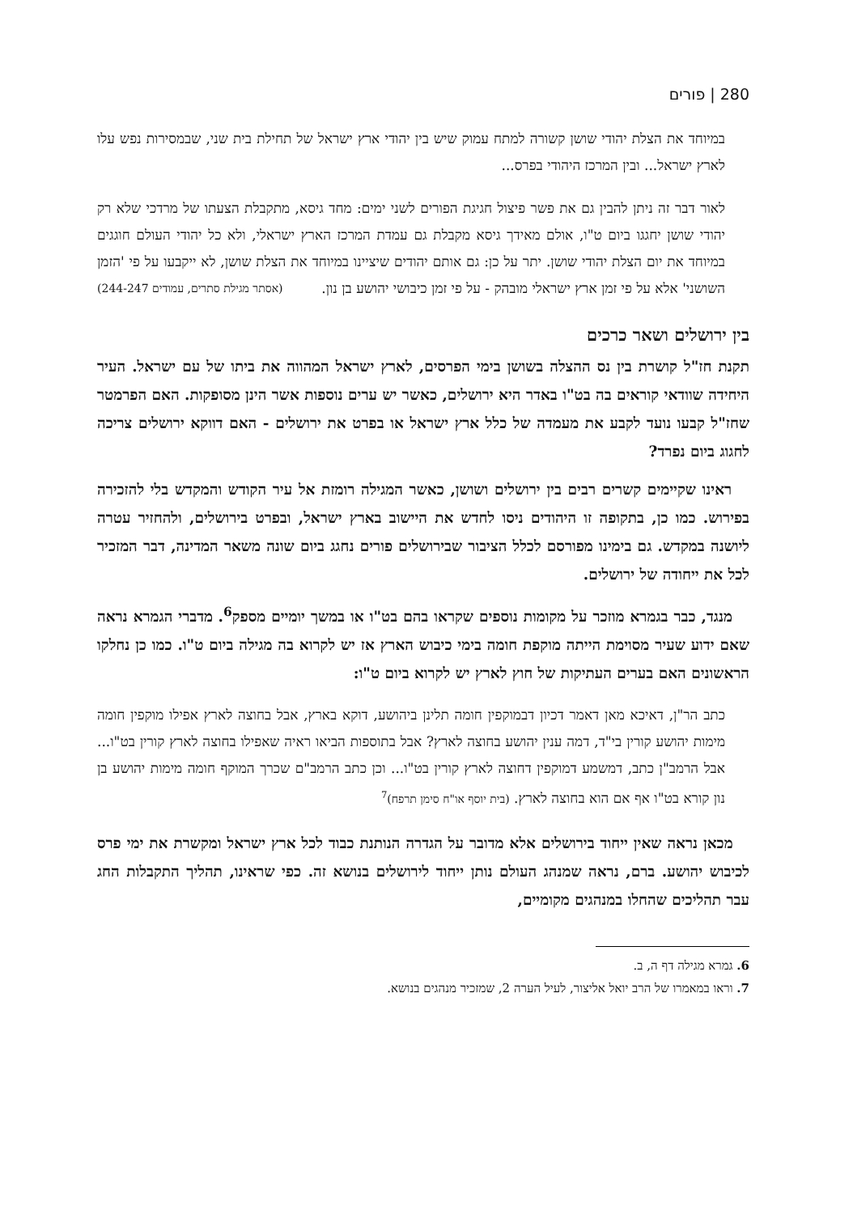280 | פורים
במיוחד את הצלת יהודי שושן קשורה למתח עמוק שיש בין יהודי ארץ ישראל של תחילת בית שני, שבמסירות נפש עלו לארץ ישראל... ובין המרכז היהודי בפרס...
לאור דבר זה ניתן להבין גם את פשר פיצול חגיגת הפורים לשני ימים: מחד גיסא, מתקבלת הצעתו של מרדכי שלא רק יהודי שושן יחגגו ביום ט"ו, אולם מאידך גיסא מקבלת גם עמדת המרכז הארץ ישראלי, ולא כל יהודי העולם חוגגים במיוחד את יום הצלת יהודי שושן. יתר על כן: גם אותם יהודים שיציינו במיוחד את הצלת שושן, לא ייקבעו על פי 'הזמן השושני' אלא על פי זמן ארץ ישראלי מובהק - על פי זמן כיבושי יהושע בן נון. (אסתר מגילת סתרים, עמודים 244-247)
בין ירושלים ושאר כרכים
תקנת חז"ל קושרת בין נס ההצלה בשושן בימי הפרסים, לארץ ישראל המהווה את ביתו של עם ישראל. העיר היחידה שוודאי קוראים בה בט"ו באדר היא ירושלים, כאשר יש ערים נוספות אשר הינן מסופקות. האם הפרמטר שחז"ל קבעו נועד לקבע את מעמדה של כלל ארץ ישראל או בפרט את ירושלים - האם דווקא ירושלים צריכה לחגוג ביום נפרד?
ראינו שקיימים קשרים רבים בין ירושלים ושושן, כאשר המגילה רומזת אל עיר הקודש והמקדש בלי להזכירה בפירוש. כמו כן, בתקופה זו היהודים ניסו לחדש את היישוב בארץ ישראל, ובפרט בירושלים, ולהחזיר עטרה ליושנה במקדש. גם בימינו מפורסם לכלל הציבור שבירושלים פורים נחגג ביום שונה משאר המדינה, דבר המזכיר לכל את ייחודה של ירושלים.
מנגד, כבר בגמרא מוזכר על מקומות נוספים שקראו בהם בט"ו או במשך יומיים מספק<sup>6</sup>. מדברי הגמרא נראה שאם ידוע שעיר מסוימת הייתה מוקפת חומה בימי כיבוש הארץ אז יש לקרוא בה מגילה ביום ט"ו. כמו כן נחלקו הראשונים האם בערים העתיקות של חוץ לארץ יש לקרוא ביום ט"ו:
כתב הר"ן, דאיכא מאן דאמר דכיון דבמוקפין חומה תלינן ביהושע, דוקא בארץ, אבל בחוצה לארץ אפילו מוקפין חומה מימות יהושע קורין בי"ד, דמה ענין יהושע בחוצה לארץ? אבל בתוספות הביאו ראיה שאפילו בחוצה לארץ קורין בט"ו... אבל הרמב"ן כתב, דמשמע דמוקפין דחוצה לארץ קורין בט"ו... וכן כתב הרמב"ם שכרך המוקף חומה מימות יהושע בן נון קורא בט"ו אף אם הוא בחוצה לארץ. (בית יוסף או"ח סימן תרפח)<sup>7</sup>
מכאן נראה שאין ייחוד בירושלים אלא מדובר על הגדרה הנותנת כבוד לכל ארץ ישראל ומקשרת את ימי פרס לכיבוש יהושע. ברם, נראה שמנהג העולם נותן ייחוד לירושלים בנושא זה. כפי שראינו, תהליך התקבלות החג עבר תהליכים שהחלו במנהגים מקומיים,
6. גמרא מגילה דף ה, ב.
7. וראו במאמרו של הרב יואל אליצור, לעיל הערה 2, שמזכיר מנהגים בנושא.